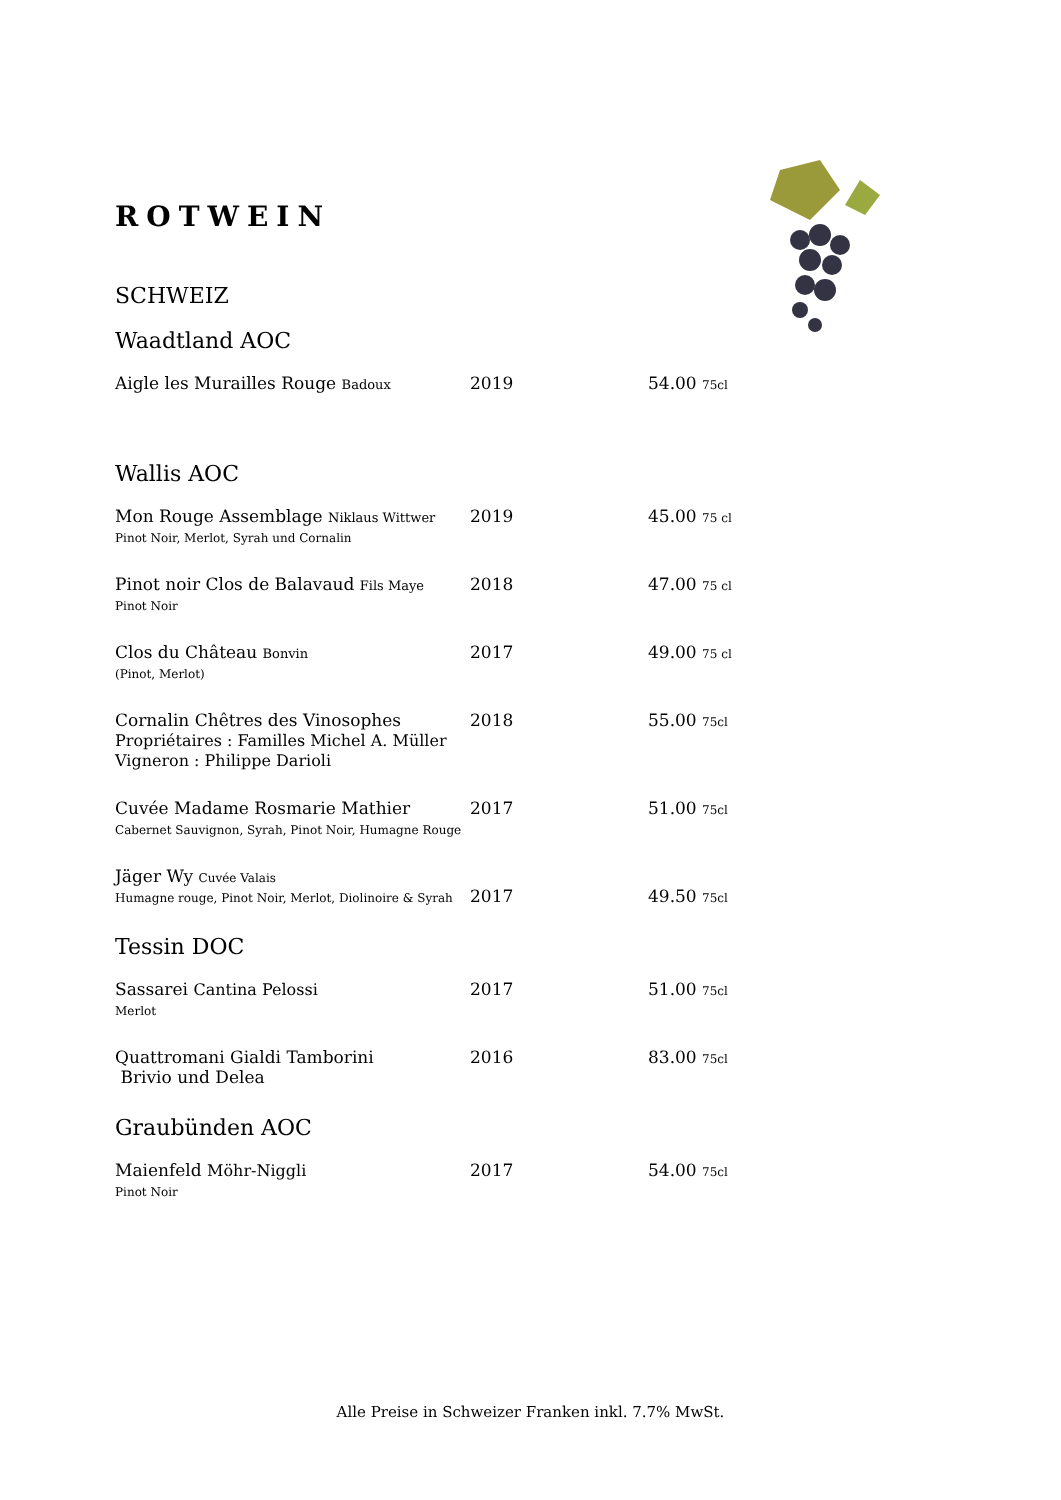ROTWEIN
SCHWEIZ
Waadtland AOC
| Aigle les Murailles Rouge Badoux | 2019 | 54.00 75cl |
Wallis AOC
| Mon Rouge Assemblage Niklaus Wittwer Pinot Noir, Merlot, Syrah und Cornalin | 2019 | 45.00 75 cl |
| Pinot noir Clos de Balavaud Fils Maye Pinot Noir | 2018 | 47.00 75 cl |
| Clos du Château Bonvin (Pinot, Merlot) | 2017 | 49.00 75 cl |
| Cornalin Chêtres des Vinosophes Propriétaires : Familles Michel A. Müller Vigneron : Philippe Darioli | 2018 | 55.00 75cl |
| Cuvée Madame Rosmarie Mathier Cabernet Sauvignon, Syrah, Pinot Noir, Humagne Rouge | 2017 | 51.00 75cl |
| Jäger Wy Cuvée Valais Humagne rouge, Pinot Noir, Merlot, Diolinoire & Syrah | 2017 | 49.50 75cl |
Tessin DOC
| Sassarei Cantina Pelossi Merlot | 2017 | 51.00 75cl |
| Quattromani Gialdi Tamborini Brivio und Delea | 2016 | 83.00 75cl |
Graubünden AOC
| Maienfeld Möhr-Niggli Pinot Noir | 2017 | 54.00 75cl |
Alle Preise in Schweizer Franken inkl. 7.7% MwSt.